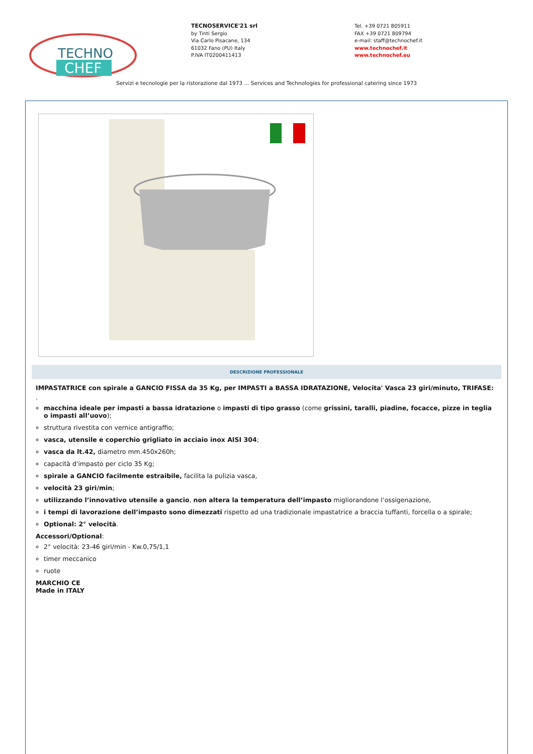TECHNO
CHEF
TECNOSERVICE'21 srl
by Tinti Sergio
Via Carlo Pisacane, 134
61032 Fano (PU) Italy
P.IVA IT0200411413
Tel. +39 0721 805911
FAX +39 0721 809794
e-mail: staff@technochef.it
www.technochef.it
www.technochef.eu
Servizi e tecnologie per la ristorazione dal 1973 ... Services and Technologies for professional catering since 1973
DESCRIZIONE PROFESSIONALE
IMPASTATRICE con spirale a GANCIO FISSA da 35 Kg, per IMPASTI a BASSA IDRATAZIONE, Velocita' Vasca 23 giri/minuto, TRIFASE:
.
macchina ideale per impasti a bassa idratazione o impasti di tipo grasso (come grissini, taralli, piadine, focacce, pizze in teglia o impasti all’uovo);
struttura rivestita con vernice antigraffio;
vasca, utensile e coperchio grigliato in acciaio inox AISI 304;
vasca da lt.42, diametro mm.450x260h;
capacità d'impasto per ciclo 35 Kg;
spirale a GANCIO facilmente estraibile, facilita la pulizia vasca,
velocità 23 giri/min;
utilizzando l’innovativo utensile a gancio, non altera la temperatura dell’impasto migliorandone l’ossigenazione,
i tempi di lavorazione dell’impasto sono dimezzati rispetto ad una tradizionale impastatrice a braccia tuffanti, forcella o a spirale;
Optional: 2° velocità.
Accessori/Optional:
2° velocità: 23-46 giri/min - Kw.0,75/1,1
timer meccanico
ruote
MARCHIO CE
Made in ITALY